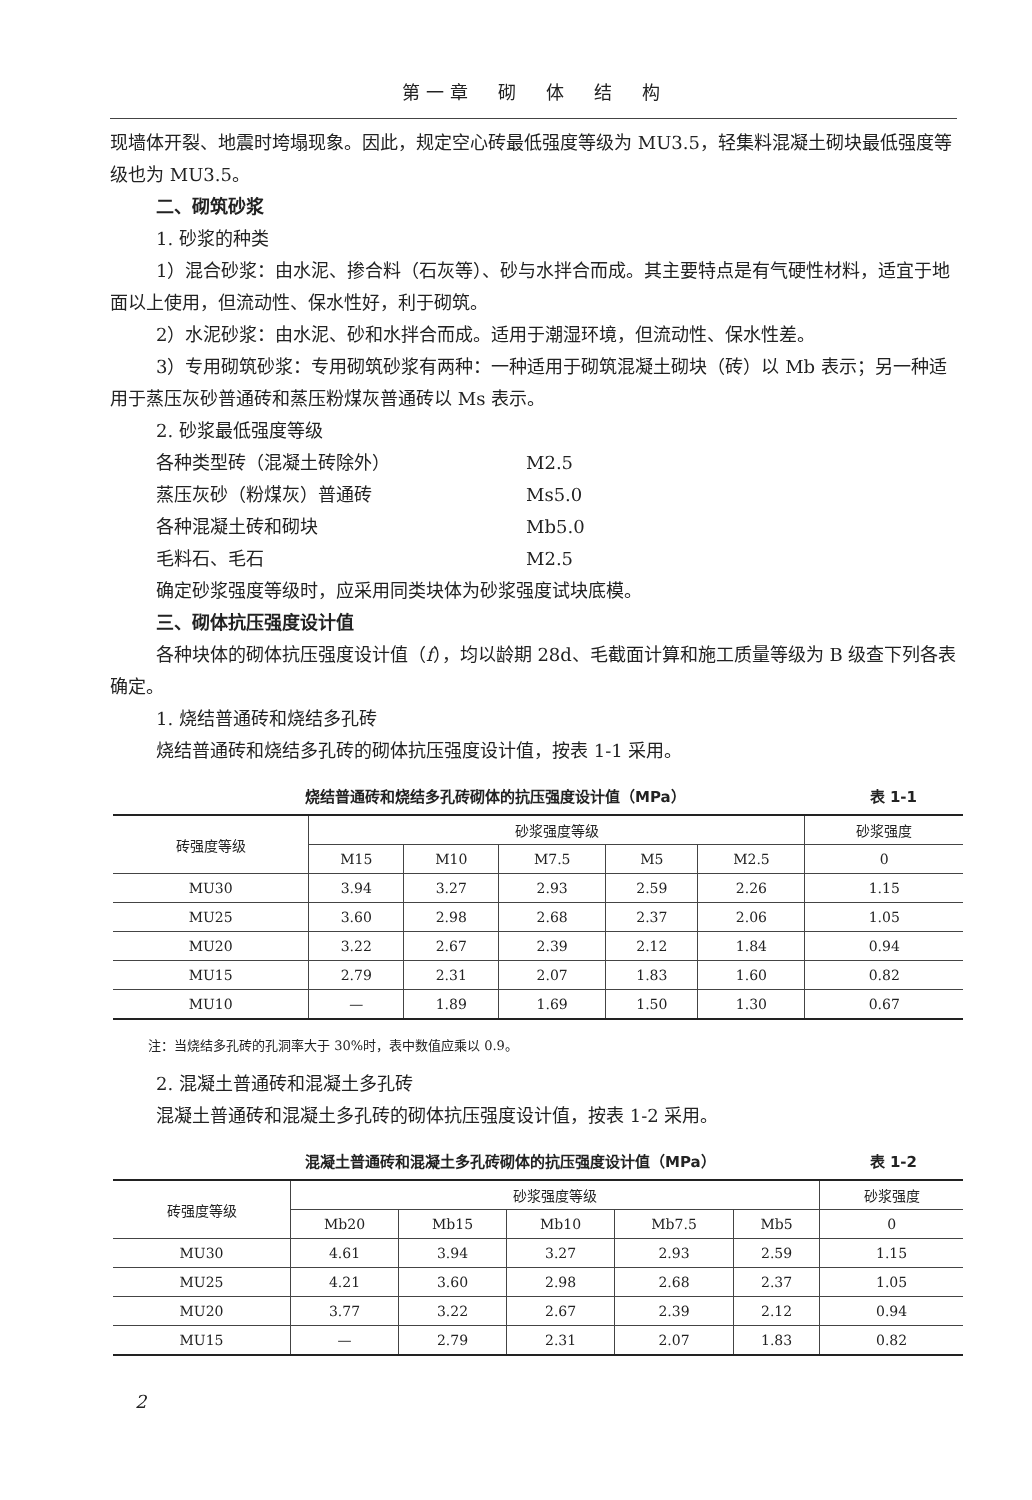第一章　砌　体　结　构
现墙体开裂、地震时垮塌现象。因此，规定空心砖最低强度等级为 MU3.5，轻集料混凝土砌块最低强度等级也为 MU3.5。
二、砌筑砂浆
1. 砂浆的种类
1）混合砂浆：由水泥、掺合料（石灰等）、砂与水拌合而成。其主要特点是有气硬性材料，适宜于地面以上使用，但流动性、保水性好，利于砌筑。
2）水泥砂浆：由水泥、砂和水拌合而成。适用于潮湿环境，但流动性、保水性差。
3）专用砌筑砂浆：专用砌筑砂浆有两种：一种适用于砌筑混凝土砌块（砖）以 Mb 表示；另一种适用于蒸压灰砂普通砖和蒸压粉煤灰普通砖以 Ms 表示。
2. 砂浆最低强度等级
各种类型砖（混凝土砖除外） M2.5
蒸压灰砂（粉煤灰）普通砖 Ms5.0
各种混凝土砖和砌块 Mb5.0
毛料石、毛石 M2.5
确定砂浆强度等级时，应采用同类块体为砂浆强度试块底模。
三、砌体抗压强度设计值
各种块体的砌体抗压强度设计值（f），均以龄期 28d、毛截面计算和施工质量等级为 B 级查下列各表确定。
1. 烧结普通砖和烧结多孔砖
烧结普通砖和烧结多孔砖的砌体抗压强度设计值，按表 1-1 采用。
烧结普通砖和烧结多孔砖砌体的抗压强度设计值（MPa） 表 1-1
| 砖强度等级 | 砂浆强度等级 | | | | | 砂浆强度 |
| --- | --- | --- | --- | --- | --- | --- |
| | M15 | M10 | M7.5 | M5 | M2.5 | 0 |
| MU30 | 3.94 | 3.27 | 2.93 | 2.59 | 2.26 | 1.15 |
| MU25 | 3.60 | 2.98 | 2.68 | 2.37 | 2.06 | 1.05 |
| MU20 | 3.22 | 2.67 | 2.39 | 2.12 | 1.84 | 0.94 |
| MU15 | 2.79 | 2.31 | 2.07 | 1.83 | 1.60 | 0.82 |
| MU10 | — | 1.89 | 1.69 | 1.50 | 1.30 | 0.67 |
注：当烧结多孔砖的孔洞率大于 30%时，表中数值应乘以 0.9。
2. 混凝土普通砖和混凝土多孔砖
混凝土普通砖和混凝土多孔砖的砌体抗压强度设计值，按表 1-2 采用。
混凝土普通砖和混凝土多孔砖砌体的抗压强度设计值（MPa） 表 1-2
| 砖强度等级 | 砂浆强度等级 | | | | | 砂浆强度 |
| --- | --- | --- | --- | --- | --- | --- |
| | Mb20 | Mb15 | Mb10 | Mb7.5 | Mb5 | 0 |
| MU30 | 4.61 | 3.94 | 3.27 | 2.93 | 2.59 | 1.15 |
| MU25 | 4.21 | 3.60 | 2.98 | 2.68 | 2.37 | 1.05 |
| MU20 | 3.77 | 3.22 | 2.67 | 2.39 | 2.12 | 0.94 |
| MU15 | — | 2.79 | 2.31 | 2.07 | 1.83 | 0.82 |
2